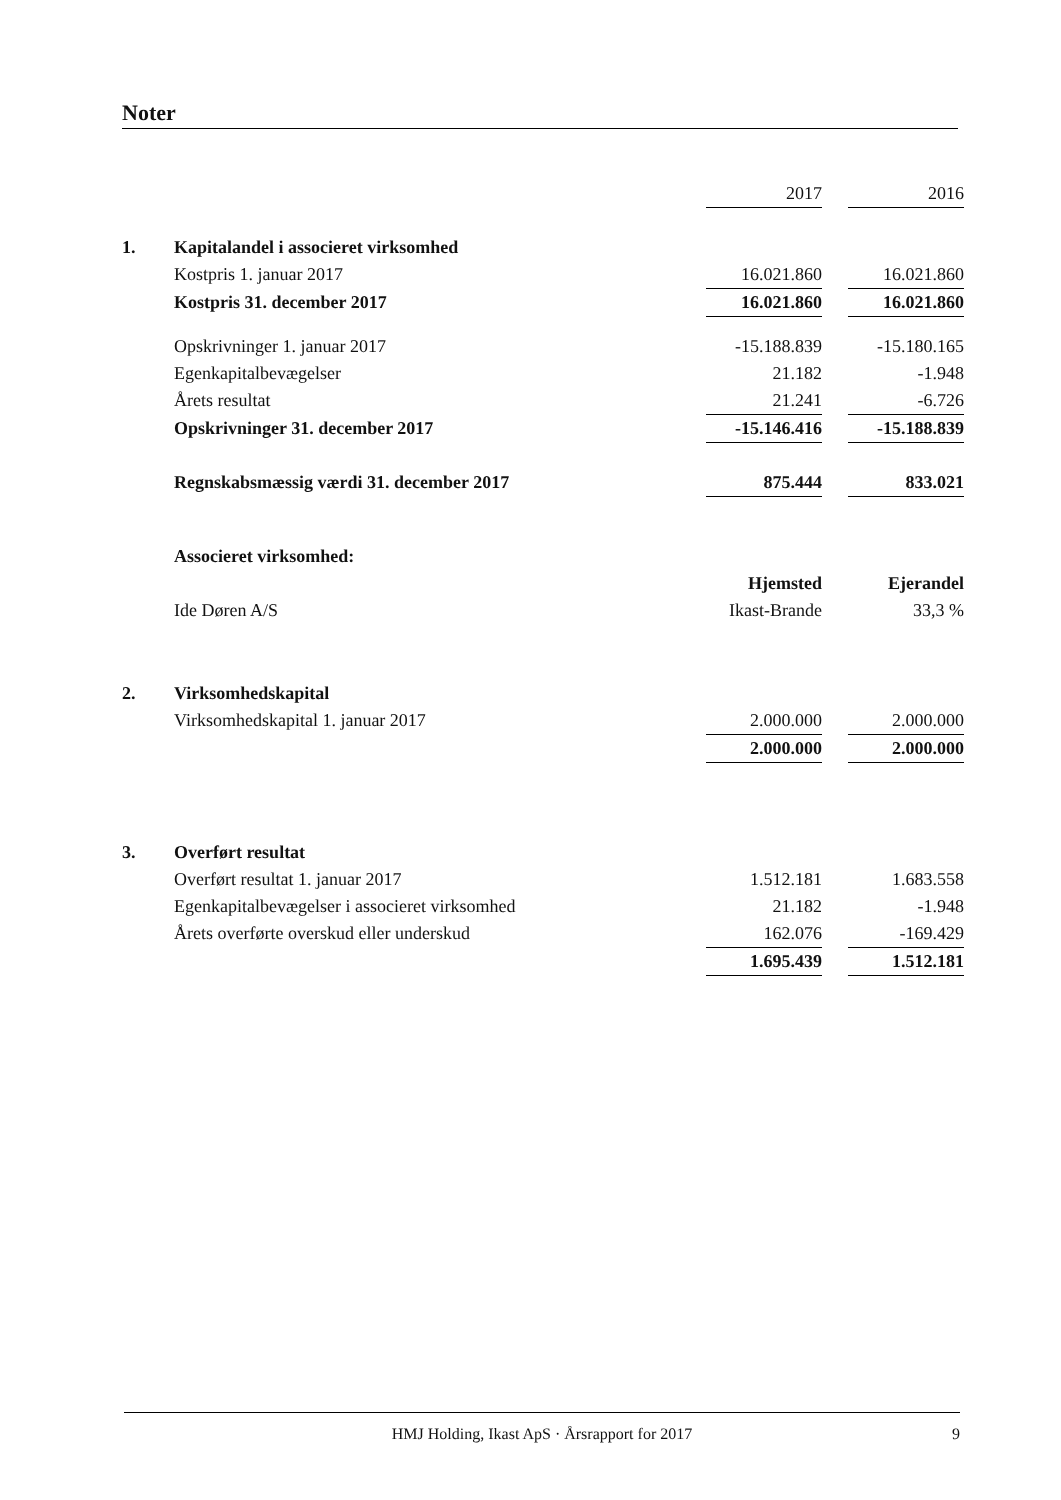Noter
| | | 2017 | | 2016 |
| 1. | Kapitalandel i associeret virksomhed | | | |
| | Kostpris 1. januar 2017 | 16.021.860 | | 16.021.860 |
| | Kostpris 31. december 2017 | 16.021.860 | | 16.021.860 |
| | Opskrivninger 1. januar 2017 | -15.188.839 | | -15.180.165 |
| | Egenkapitalbevægelser | 21.182 | | -1.948 |
| | Årets resultat | 21.241 | | -6.726 |
| | Opskrivninger 31. december 2017 | -15.146.416 | | -15.188.839 |
| | Regnskabsmæssig værdi 31. december 2017 | 875.444 | | 833.021 |
| | Associeret virksomhed: | | | |
| | | Hjemsted | | Ejerandel |
| | Ide Døren A/S | Ikast-Brande | | 33,3 % |
| 2. | Virksomhedskapital | | | |
| | Virksomhedskapital 1. januar 2017 | 2.000.000 | | 2.000.000 |
| | | 2.000.000 | | 2.000.000 |
| 3. | Overført resultat | | | |
| | Overført resultat 1. januar 2017 | 1.512.181 | | 1.683.558 |
| | Egenkapitalbevægelser i associeret virksomhed | 21.182 | | -1.948 |
| | Årets overførte overskud eller underskud | 162.076 | | -169.429 |
| | | 1.695.439 | | 1.512.181 |
HMJ Holding, Ikast ApS · Årsrapport for 2017 9